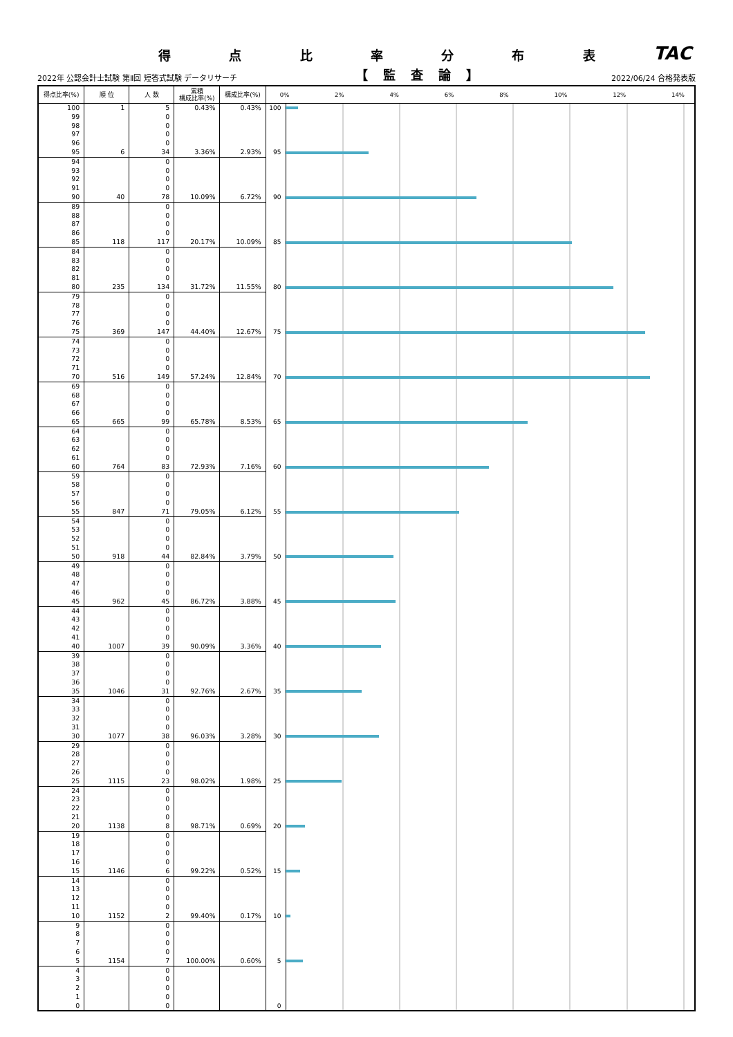得点比率分布表 TAC
2022年 公認会計士試験 第Ⅱ回 短答式試験 データリサーチ 【監査論】 2022/06/24 合格発表版
| 得点比率(%) | 順 位 | 人 数 | 累積 構成比率(%) | 構成比率(%) | 0% 2% 4% 6% 8% 10% 12% 14% | |
| --- | --- | --- | --- | --- | --- | --- |
| 100 | 1 | 5 | 0.43% | 0.43% | 100 | |
| 99 | | 0 | | | | |
| 98 | | 0 | | | | |
| 97 | | 0 | | | | |
| 96 | | 0 | | | | |
| 95 | 6 | 34 | 3.36% | 2.93% | 95 | |
| 94 | | 0 | | | | |
| 93 | | 0 | | | | |
| 92 | | 0 | | | | |
| 91 | | 0 | | | | |
| 90 | 40 | 78 | 10.09% | 6.72% | 90 | |
| 89 | | 0 | | | | |
| 88 | | 0 | | | | |
| 87 | | 0 | | | | |
| 86 | | 0 | | | | |
| 85 | 118 | 117 | 20.17% | 10.09% | 85 | |
| 84 | | 0 | | | | |
| 83 | | 0 | | | | |
| 82 | | 0 | | | | |
| 81 | | 0 | | | | |
| 80 | 235 | 134 | 31.72% | 11.55% | 80 | |
| 79 | | 0 | | | | |
| 78 | | 0 | | | | |
| 77 | | 0 | | | | |
| 76 | | 0 | | | | |
| 75 | 369 | 147 | 44.40% | 12.67% | 75 | |
| 74 | | 0 | | | | |
| 73 | | 0 | | | | |
| 72 | | 0 | | | | |
| 71 | | 0 | | | | |
| 70 | 516 | 149 | 57.24% | 12.84% | 70 | |
| 69 | | 0 | | | | |
| 68 | | 0 | | | | |
| 67 | | 0 | | | | |
| 66 | | 0 | | | | |
| 65 | 665 | 99 | 65.78% | 8.53% | 65 | |
| 64 | | 0 | | | | |
| 63 | | 0 | | | | |
| 62 | | 0 | | | | |
| 61 | | 0 | | | | |
| 60 | 764 | 83 | 72.93% | 7.16% | 60 | |
| 59 | | 0 | | | | |
| 58 | | 0 | | | | |
| 57 | | 0 | | | | |
| 56 | | 0 | | | | |
| 55 | 847 | 71 | 79.05% | 6.12% | 55 | |
| 54 | | 0 | | | | |
| 53 | | 0 | | | | |
| 52 | | 0 | | | | |
| 51 | | 0 | | | | |
| 50 | 918 | 44 | 82.84% | 3.79% | 50 | |
| 49 | | 0 | | | | |
| 48 | | 0 | | | | |
| 47 | | 0 | | | | |
| 46 | | 0 | | | | |
| 45 | 962 | 45 | 86.72% | 3.88% | 45 | |
| 44 | | 0 | | | | |
| 43 | | 0 | | | | |
| 42 | | 0 | | | | |
| 41 | | 0 | | | | |
| 40 | 1007 | 39 | 90.09% | 3.36% | 40 | |
| 39 | | 0 | | | | |
| 38 | | 0 | | | | |
| 37 | | 0 | | | | |
| 36 | | 0 | | | | |
| 35 | 1046 | 31 | 92.76% | 2.67% | 35 | |
| 34 | | 0 | | | | |
| 33 | | 0 | | | | |
| 32 | | 0 | | | | |
| 31 | | 0 | | | | |
| 30 | 1077 | 38 | 96.03% | 3.28% | 30 | |
| 29 | | 0 | | | | |
| 28 | | 0 | | | | |
| 27 | | 0 | | | | |
| 26 | | 0 | | | | |
| 25 | 1115 | 23 | 98.02% | 1.98% | 25 | |
| 24 | | 0 | | | | |
| 23 | | 0 | | | | |
| 22 | | 0 | | | | |
| 21 | | 0 | | | | |
| 20 | 1138 | 8 | 98.71% | 0.69% | 20 | |
| 19 | | 0 | | | | |
| 18 | | 0 | | | | |
| 17 | | 0 | | | | |
| 16 | | 0 | | | | |
| 15 | 1146 | 6 | 99.22% | 0.52% | 15 | |
| 14 | | 0 | | | | |
| 13 | | 0 | | | | |
| 12 | | 0 | | | | |
| 11 | | 0 | | | | |
| 10 | 1152 | 2 | 99.40% | 0.17% | 10 | |
| 9 | | 0 | | | | |
| 8 | | 0 | | | | |
| 7 | | 0 | | | | |
| 6 | | 0 | | | | |
| 5 | 1154 | 7 | 100.00% | 0.60% | 5 | |
| 4 | | 0 | | | | |
| 3 | | 0 | | | | |
| 2 | | 0 | | | | |
| 1 | | 0 | | | | |
| 0 | | 0 | | | 0 | |